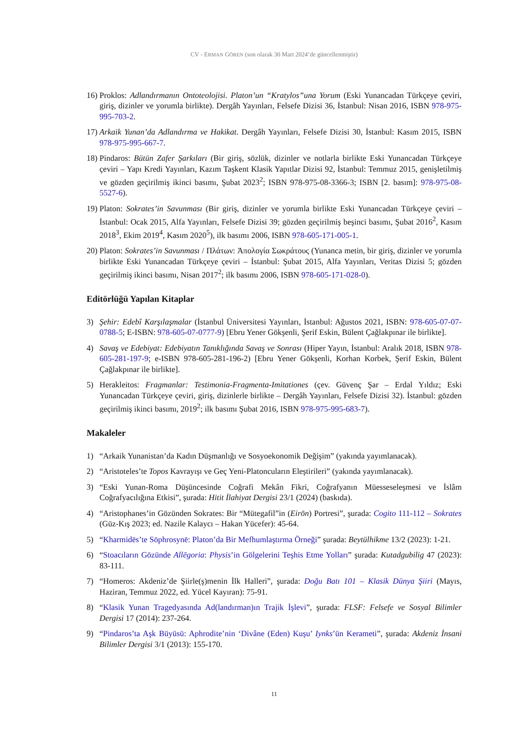CV - ERMAN GÖREN (son olarak 30 Mart 2024’de güncellenmiştir)
16) Proklos: Adlandırmanın Ontoteolojisi. Platon’un “Kratylos”una Yorum (Eski Yunancadan Türkçeye çeviri, giriş, dizinler ve yorumla birlikte). Dergâh Yayınları, Felsefe Dizisi 36, İstanbul: Nisan 2016, ISBN 978-975-995-703-2.
17) Arkaik Yunan’da Adlandırma ve Hakikat. Dergâh Yayınları, Felsefe Dizisi 30, İstanbul: Kasım 2015, ISBN 978-975-995-667-7.
18) Pindaros: Bütün Zafer Şarkıları (Bir giriş, sözlük, dizinler ve notlarla birlikte Eski Yunancadan Türkçeye çeviri – Yapı Kredi Yayınları, Kazım Taşkent Klasik Yapıtlar Dizisi 92, İstanbul: Temmuz 2015, genişletilmiş ve gözden geçirilmiş ikinci basımı, Şubat 2023<sup>2</sup>; ISBN 978-975-08-3366-3; ISBN [2. basım]: 978-975-08-5527-6).
19) Platon: Sokrates’in Savunması (Bir giriş, dizinler ve yorumla birlikte Eski Yunancadan Türkçeye çeviri – İstanbul: Ocak 2015, Alfa Yayınları, Felsefe Dizisi 39; gözden geçirilmiş beşinci basımı, Şubat 2016<sup>2</sup>, Kasım 2018<sup>3</sup>, Ekim 2019<sup>4</sup>, Kasım 2020<sup>5</sup>), ilk basımı 2006, ISBN 978-605-171-005-1.
20) Platon: Sokrates’in Savunması / Πλάτων: Ἀπολογία Σωκράτους (Yunanca metin, bir giriş, dizinler ve yorumla birlikte Eski Yunancadan Türkçeye çeviri – İstanbul: Şubat 2015, Alfa Yayınları, Veritas Dizisi 5; gözden geçirilmiş ikinci basımı, Nisan 2017<sup>2</sup>; ilk basımı 2006, ISBN 978-605-171-028-0).
Editörlüğü Yapılan Kitaplar
3) Şehir: Edebî Karşılaşmalar (İstanbul Üniversitesi Yayınları, İstanbul: Ağustos 2021, ISBN: 978-605-07-07-0788-5; E-ISBN: 978-605-07-0777-9) [Ebru Yener Gökşenli, Şerif Eskin, Bülent Çağlakpınar ile birlikte].
4) Savaş ve Edebiyat: Edebiyatın Tanıklığında Savaş ve Sonrası (Hiper Yayın, İstanbul: Aralık 2018, ISBN 978-605-281-197-9; e-ISBN 978-605-281-196-2) [Ebru Yener Gökşenli, Korhan Korbek, Şerif Eskin, Bülent Çağlakpınar ile birlikte].
5) Herakleitos: Fragmanlar: Testimonia-Fragmenta-Imitationes (çev. Güvenç Şar – Erdal Yıldız; Eski Yunancadan Türkçeye çeviri, giriş, dizinlerle birlikte – Dergâh Yayınları, Felsefe Dizisi 32). İstanbul: gözden geçirilmiş ikinci basımı, 2019<sup>2</sup>; ilk basımı Şubat 2016, ISBN 978-975-995-683-7).
Makaleler
1) “Arkaik Yunanistan’da Kadın Düşmanlığı ve Sosyoekonomik Değişim” (yakında yayımlanacak).
2) “Aristoteles’te Topos Kavrayışı ve Geç Yeni-Platoncuların Eleştirileri” (yakında yayımlanacak).
3) “Eski Yunan-Roma Düşüncesinde Coğrafi Mekân Fikri, Coğrafyanın Müesseseleşmesi ve İslâm Coğrafyacılığına Etkisi”, şurada: Hitit İlahiyat Dergisi 23/1 (2024) (baskıda).
4) “Aristophanes’in Gözünden Sokrates: Bir “Mütegafil”in (Eirōn) Portresi”, şurada: Cogito 111-112 – Sokrates (Güz-Kış 2023; ed. Nazile Kalaycı – Hakan Yücefer): 45-64.
5) “Kharmidēs’te Sōphrosynē: Platon’da Bir Mefhumlaştırma Örneği” şurada: Beytülhikme 13/2 (2023): 1-21.
6) “Stoacıların Gözünde Allēgoria: Physis’in Gölgelerini Teşhis Etme Yolları” şurada: Kutadgubilig 47 (2023): 83-111.
7) “Homeros: Akdeniz’de Şiirle(ş)menin İlk Halleri”, şurada: Doğu Batı 101 – Klasik Dünya Şiiri (Mayıs, Haziran, Temmuz 2022, ed. Yücel Kayıran): 75-91.
8) “Klasik Yunan Tragedyasında Ad(landırman)ın Trajik İşlevi”, şurada: FLSF: Felsefe ve Sosyal Bilimler Dergisi 17 (2014): 237-264.
9) “Pindaros’ta Aşk Büyüsü: Aphrodite’nin ‘Divâne (Eden) Kuşu’ Iynks’ün Kerameti”, şurada: Akdeniz İnsani Bilimler Dergisi 3/1 (2013): 155-170.
11